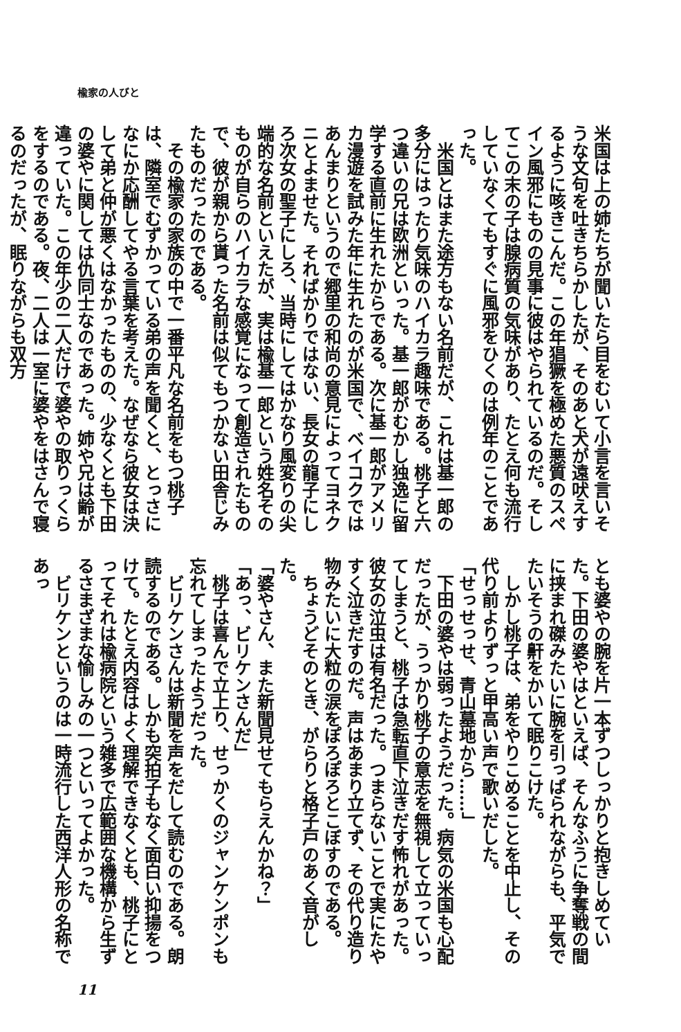楡家の人びと
米国は上の姉たちが聞いたら目をむいて小言を言いそうな文句を吐きちらかしたが、そのあと犬が遠吠えするように咳きこんだ。この年猖獗を極めた悪質のスペイン風邪にものの見事に彼はやられているのだ。そしてこの末の子は腺病質の気味があり、たとえ何も流行していなくてもすぐに風邪をひくのは例年のことであった。
　米国とはまた途方もない名前だが、これは基一郎の多分にはったり気味のハイカラ趣味である。桃子と六つ違いの兄は欧洲といった。基一郎がむかし独逸に留学する直前に生れたからである。次に基一郎がアメリカ漫遊を試みた年に生れたのが米国で、ベイコクではあんまりというので郷里の和尚の意見によってヨネクニとよませた。そればかりではない、長女の龍子にしろ次女の聖子にしろ、当時にしてはかなり風変りの尖端的な名前といえたが、実は楡基一郎という姓名そのものが自らのハイカラな感覚になって創造されたもので、彼が親から貰った名前は似てもつかない田舎じみたものだったのである。
　その楡家の家族の中で一番平凡な名前をもつ桃子は、隣室でむずかっている弟の声を聞くと、とっさになにか応酬してやる言葉を考えた。なぜなら彼女は決して弟と仲が悪くはなかったものの、少なくとも下田の婆やに関しては仇同士なのであった。姉や兄は齢が違っていた。この年少の二人だけで婆やの取りっくらをするのである。夜、二人は一室に婆やをはさんで寝るのだったが、眠りながらも双方
とも婆やの腕を片一本ずつしっかりと抱きしめていた。下田の婆やはといえば、そんなふうに争奪戦の間に挟まれ磔みたいに腕を引っぱられながらも、平気でたいそうの鼾をかいて眠りこけた。
　しかし桃子は、弟をやりこめることを中止し、その代り前よりずっと甲高い声で歌いだした。
「せっせっせ、青山墓地から……」
　下田の婆やは弱ったようだった。病気の米国も心配だったが、うっかり桃子の意志を無視して立っていってしまうと、桃子は急転直下泣きだす怖れがあった。彼女の泣虫は有名だった。つまらないことで実にたやすく泣きだすのだ。声はあまり立てず、その代り造り物みたいに大粒の涙をぽろぽろとこぼすのである。
　ちょうどそのとき、がらりと格子戸のあく音がした。
「婆やさん、また新聞見せてもらえんかね？」
「あっ、ビリケンさんだ」
　桃子は喜んで立上り、せっかくのジャンケンポンも忘れてしまったようだった。
　ビリケンさんは新聞を声をだして読むのである。朗読するのである。しかも突拍子もなく面白い抑揚をつけて。たとえ内容はよく理解できなくとも、桃子にとってそれは楡病院という雑多で広範囲な機構から生ずるさまざまな愉しみの一つといってよかった。
　ビリケンというのは一時流行した西洋人形の名称であっ
11